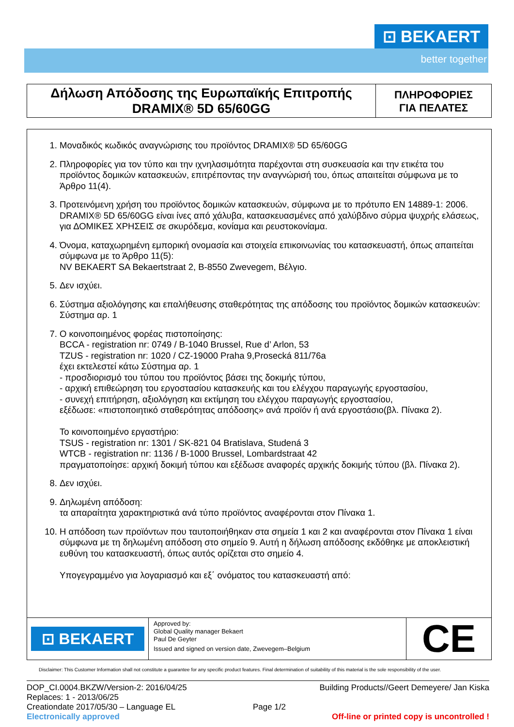⊡ BEKAERT
better together
Δήλωση Απόδοσης της Ευρωπαϊκής Επιτροπής
DRAMIX® 5D 65/60GG
ΠΛΗΡΟΦΟΡΙΕΣ
ΓΙΑ ΠΕΛΑΤΕΣ
1. Μοναδικός κωδικός αναγνώρισης του προϊόντος DRAMIX® 5D 65/60GG
2. Πληροφορίες για τον τύπο και την ιχνηλασιμότητα παρέχονται στη συσκευασία και την ετικέτα του προϊόντος δομικών κατασκευών, επιτρέποντας την αναγνώρισή του, όπως απαιτείται σύμφωνα με το Άρθρο 11(4).
3. Προτεινόμενη χρήση του προϊόντος δομικών κατασκευών, σύμφωνα με το πρότυπο EN 14889-1: 2006.
DRAMIX® 5D 65/60GG είναι ίνες από χάλυβα, κατασκευασμένες από χαλύβδινο σύρμα ψυχρής ελάσεως, για ΔΟΜΙΚΕΣ ΧΡΗΣΕΙΣ σε σκυρόδεμα, κονίαμα και ρευστοκονίαμα.
4. Όνομα, καταχωρημένη εμπορική ονομασία και στοιχεία επικοινωνίας του κατασκευαστή, όπως απαιτείται σύμφωνα με το Άρθρο 11(5):
NV BEKAERT SA Bekaertstraat 2, B-8550 Zwevegem, Βέλγιο.
5. Δεν ισχύει.
6. Σύστημα αξιολόγησης και επαλήθευσης σταθερότητας της απόδοσης του προϊόντος δομικών κατασκευών:
Σύστημα αρ. 1
7. Ο κοινοποιημένος φορέας πιστοποίησης:
BCCA - registration nr: 0749 / B-1040 Brussel, Rue d’ Arlon, 53
TZUS - registration nr: 1020 / CZ-19000 Praha 9,Prosecká 811/76a
έχει εκτελεστεί κάτω Σύστημα αρ. 1
- προσδιορισμό του τύπου του προϊόντος βάσει της δοκιμής τύπου,
- αρχική επιθεώρηση του εργοστασίου κατασκευής και του ελέγχου παραγωγής εργοστασίου,
- συνεχή επιτήρηση, αξιολόγηση και εκτίμηση του ελέγχου παραγωγής εργοστασίου,
εξέδωσε: «πιστοποιητικό σταθερότητας απόδοσης» ανά προϊόν ή ανά εργοστάσιο(βλ. Πίνακα 2).
Το κοινοποιημένο εργαστήριο:
TSUS - registration nr: 1301 / SK-821 04 Bratislava, Studená 3
WTCB - registration nr: 1136 / B-1000 Brussel, Lombardstraat 42
πραγματοποίησε: αρχική δοκιμή τύπου και εξέδωσε αναφορές αρχικής δοκιμής τύπου (βλ. Πίνακα 2).
8. Δεν ισχύει.
9. Δηλωμένη απόδοση:
τα απαραίτητα χαρακτηριστικά ανά τύπο προϊόντος αναφέρονται στον Πίνακα 1.
10. Η απόδοση των προϊόντων που ταυτοποιήθηκαν στα σημεία 1 και 2 και αναφέρονται στον Πίνακα 1 είναι σύμφωνα με τη δηλωμένη απόδοση στο σημείο 9. Αυτή η δήλωση απόδοσης εκδόθηκε με αποκλειστική ευθύνη του κατασκευαστή, όπως αυτός ορίζεται στο σημείο 4.
Υπογεγραμμένο για λογαριασμό και εξ΄ ονόματος του κατασκευαστή από:
⊡ BEKAERT
Approved by:
Global Quality manager Bekaert
Paul De Geyter
Issued and signed on version date, Zwevegem–Belgium
CE
Disclaimer: This Customer Information shall not constitute a guarantee for any specific product features. Final determination of suitability of this material is the sole responsibility of the user.
DOP_CI.0004.BKZW/Version-2: 2016/04/25 Building Products//Geert Demeyere/ Jan Kiska
Replaces: 1 - 2013/06/25
Creationdate 2017/05/30 – Language EL Page 1/2
Electronically approved Off-line or printed copy is uncontrolled !